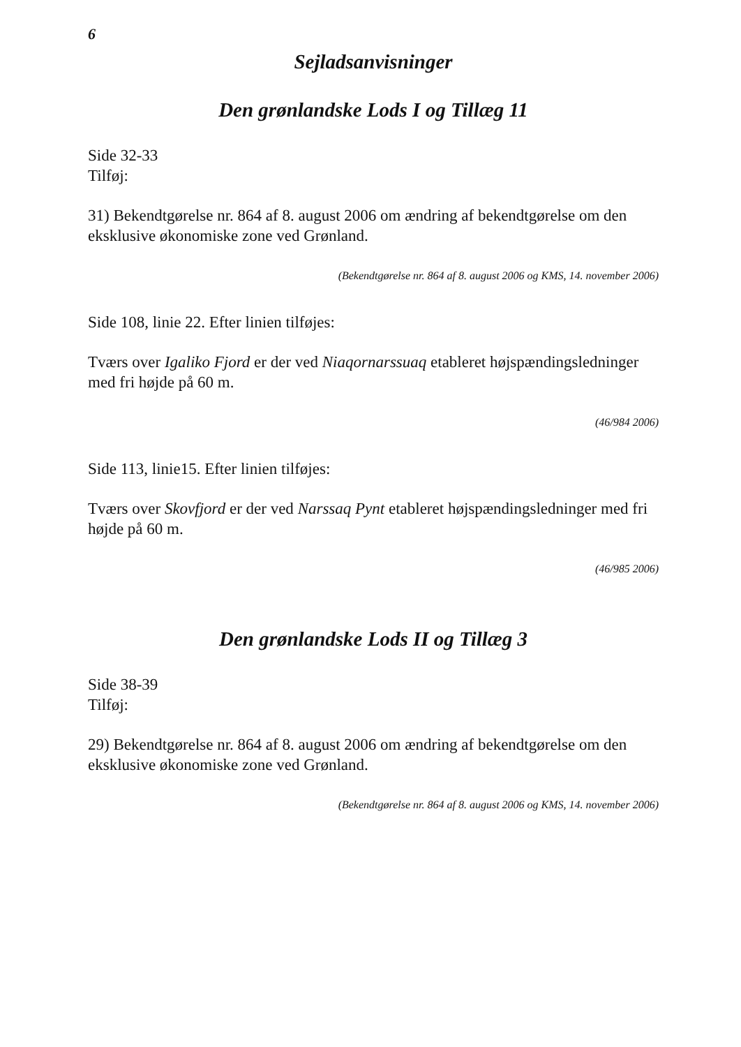6
Sejladsanvisninger
Den grønlandske Lods I og Tillæg 11
Side 32-33
Tilføj:
31) Bekendtgørelse nr. 864 af 8. august 2006 om ændring af bekendtgørelse om den eksklusive økonomiske zone ved Grønland.
(Bekendtgørelse nr. 864 af 8. august 2006 og KMS, 14. november 2006)
Side 108, linie 22. Efter linien tilføjes:
Tværs over Igaliko Fjord er der ved Niaqornarssuaq etableret højspændingsledninger med fri højde på 60 m.
(46/984 2006)
Side 113, linie15. Efter linien tilføjes:
Tværs over Skovfjord er der ved Narssaq Pynt etableret højspændingsledninger med fri højde på 60 m.
(46/985 2006)
Den grønlandske Lods II og Tillæg 3
Side 38-39
Tilføj:
29) Bekendtgørelse nr. 864 af 8. august 2006 om ændring af bekendtgørelse om den eksklusive økonomiske zone ved Grønland.
(Bekendtgørelse nr. 864 af 8. august 2006 og KMS, 14. november 2006)